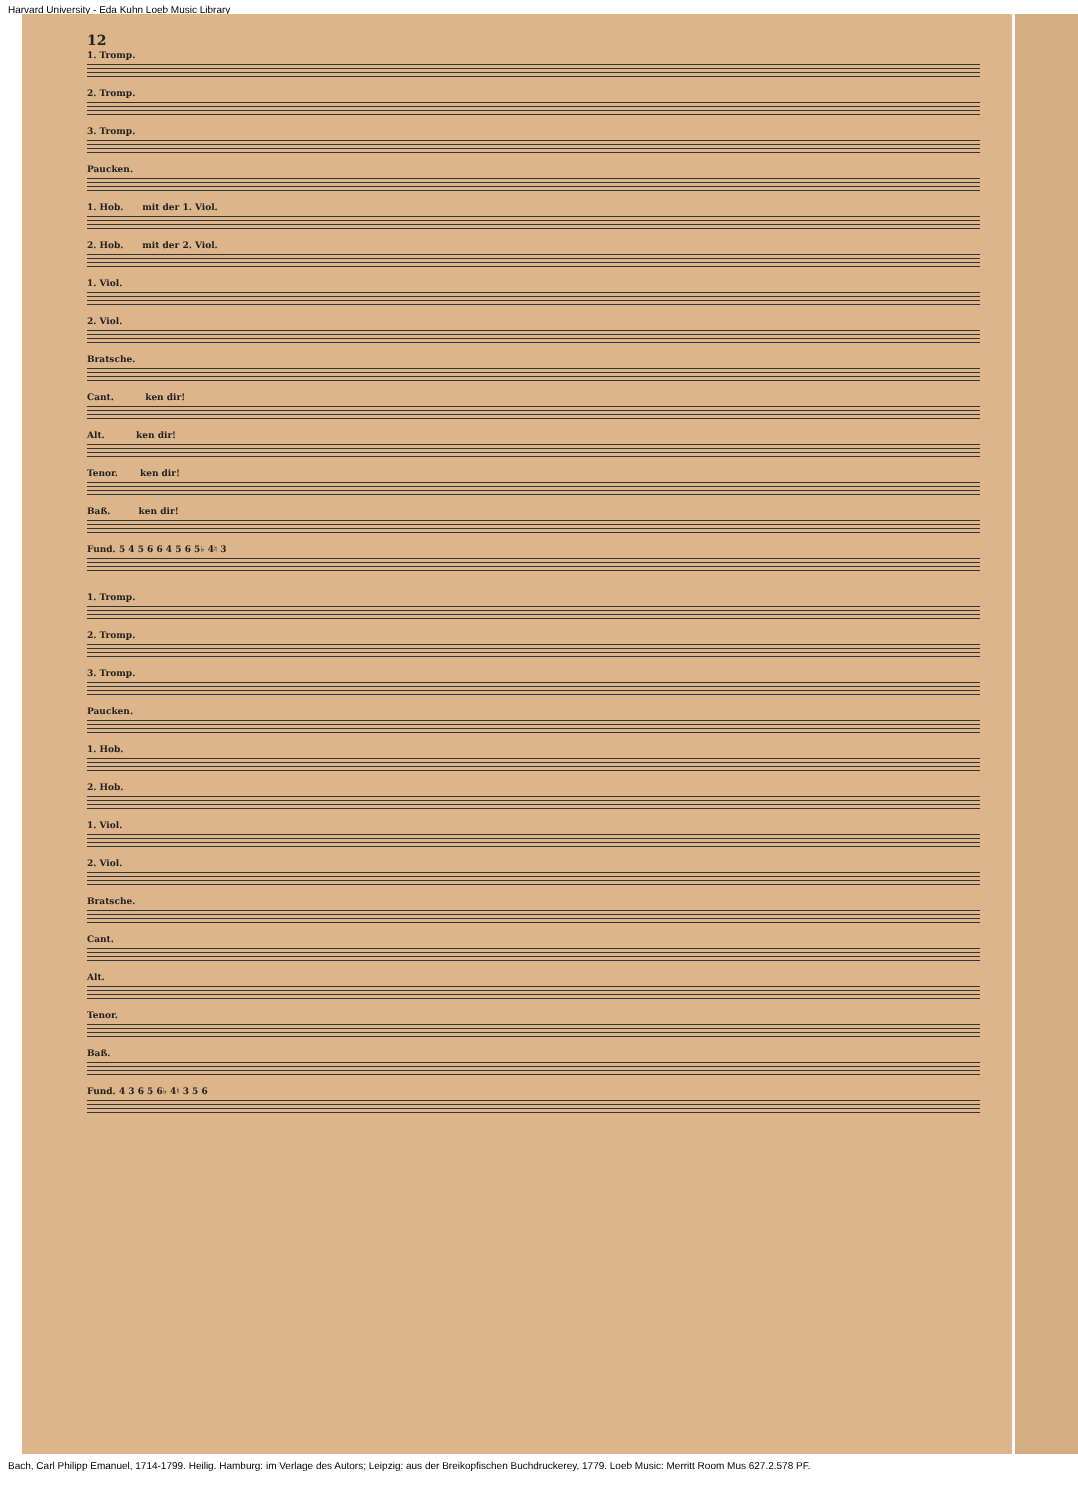Harvard University - Eda Kuhn Loeb Music Library
12
1. Tromp.
2. Tromp.
3. Tromp.
Paucken.
1. Hob. mit der 1. Viol.
2. Hob. mit der 2. Viol.
1. Viol.
2. Viol.
Bratsche.
Cant. ken dir!
Alt. ken dir!
Tenor. ken dir!
Baß. ken dir!
Fund. 5 4 5 6 6 4 5 6 5♭ 4♮ 3
1. Tromp.
2. Tromp.
3. Tromp.
Paucken.
1. Hob.
2. Hob.
1. Viol.
2. Viol.
Bratsche.
Cant.
Alt.
Tenor.
Baß.
Fund. 4 3 6 5 6♭ 4♮ 3 5 6
Bach, Carl Philipp Emanuel, 1714-1799. Heilig. Hamburg: im Verlage des Autors; Leipzig: aus der Breikopfischen Buchdruckerey, 1779. Loeb Music: Merritt Room Mus 627.2.578 PF.